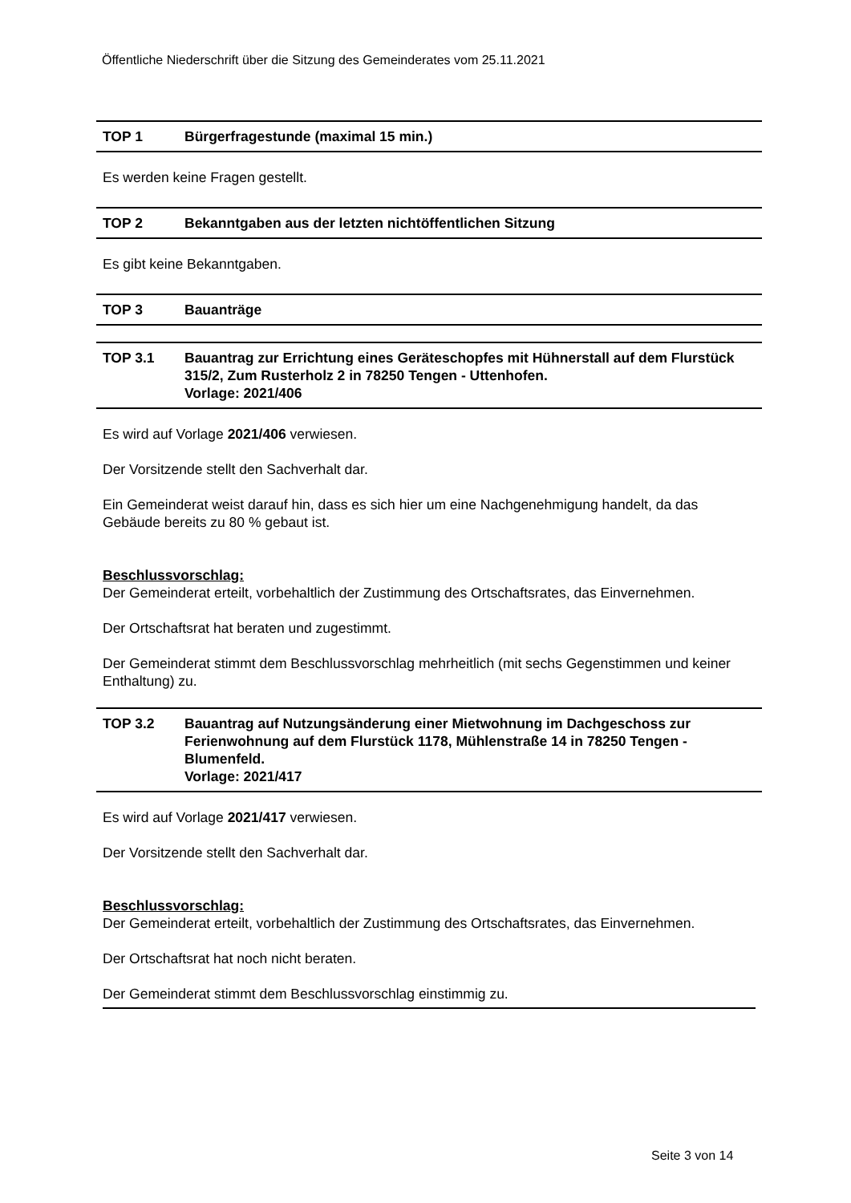Öffentliche Niederschrift über die Sitzung des Gemeinderates vom 25.11.2021
TOP 1 Bürgerfragestunde (maximal 15 min.)
Es werden keine Fragen gestellt.
TOP 2 Bekanntgaben aus der letzten nichtöffentlichen Sitzung
Es gibt keine Bekanntgaben.
TOP 3 Bauanträge
TOP 3.1 Bauantrag zur Errichtung eines Geräteschopfes mit Hühnerstall auf dem Flurstück 315/2, Zum Rusterholz 2 in 78250 Tengen - Uttenhofen.
Vorlage: 2021/406
Es wird auf Vorlage 2021/406 verwiesen.
Der Vorsitzende stellt den Sachverhalt dar.
Ein Gemeinderat weist darauf hin, dass es sich hier um eine Nachgenehmigung handelt, da das Gebäude bereits zu 80 % gebaut ist.
Beschlussvorschlag:
Der Gemeinderat erteilt, vorbehaltlich der Zustimmung des Ortschaftsrates, das Einvernehmen.
Der Ortschaftsrat hat beraten und zugestimmt.
Der Gemeinderat stimmt dem Beschlussvorschlag mehrheitlich (mit sechs Gegenstimmen und keiner Enthaltung) zu.
TOP 3.2 Bauantrag auf Nutzungsänderung einer Mietwohnung im Dachgeschoss zur Ferienwohnung auf dem Flurstück 1178, Mühlenstraße 14 in 78250 Tengen - Blumenfeld.
Vorlage: 2021/417
Es wird auf Vorlage 2021/417 verwiesen.
Der Vorsitzende stellt den Sachverhalt dar.
Beschlussvorschlag:
Der Gemeinderat erteilt, vorbehaltlich der Zustimmung des Ortschaftsrates, das Einvernehmen.
Der Ortschaftsrat hat noch nicht beraten.
Der Gemeinderat stimmt dem Beschlussvorschlag einstimmig zu.
Seite 3 von 14